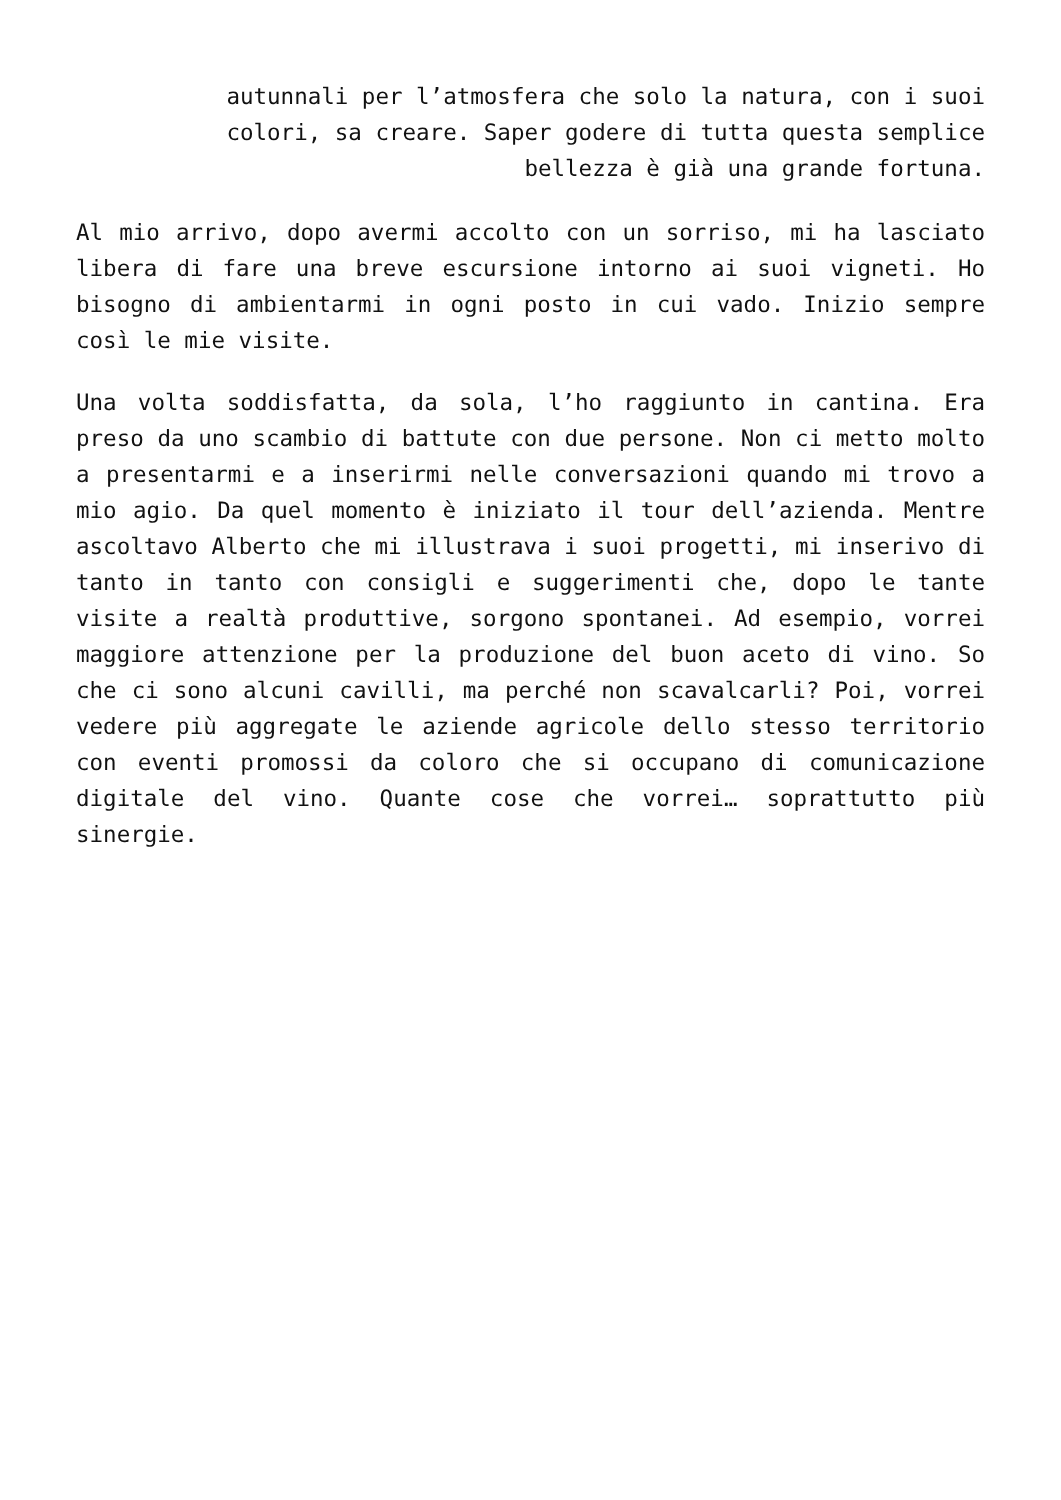autunnali per l’atmosfera che solo la natura, con i suoi colori, sa creare. Saper godere di tutta questa semplice bellezza è già una grande fortuna.
Al mio arrivo, dopo avermi accolto con un sorriso, mi ha lasciato libera di fare una breve escursione intorno ai suoi vigneti. Ho bisogno di ambientarmi in ogni posto in cui vado. Inizio sempre così le mie visite.
Una volta soddisfatta, da sola, l’ho raggiunto in cantina. Era preso da uno scambio di battute con due persone. Non ci metto molto a presentarmi e a inserirmi nelle conversazioni quando mi trovo a mio agio. Da quel momento è iniziato il tour dell’azienda. Mentre ascoltavo Alberto che mi illustrava i suoi progetti, mi inserivo di tanto in tanto con consigli e suggerimenti che, dopo le tante visite a realtà produttive, sorgono spontanei. Ad esempio, vorrei maggiore attenzione per la produzione del buon aceto di vino. So che ci sono alcuni cavilli, ma perché non scavalcarli? Poi, vorrei vedere più aggregate le aziende agricole dello stesso territorio con eventi promossi da coloro che si occupano di comunicazione digitale del vino. Quante cose che vorrei… soprattutto più sinergie.